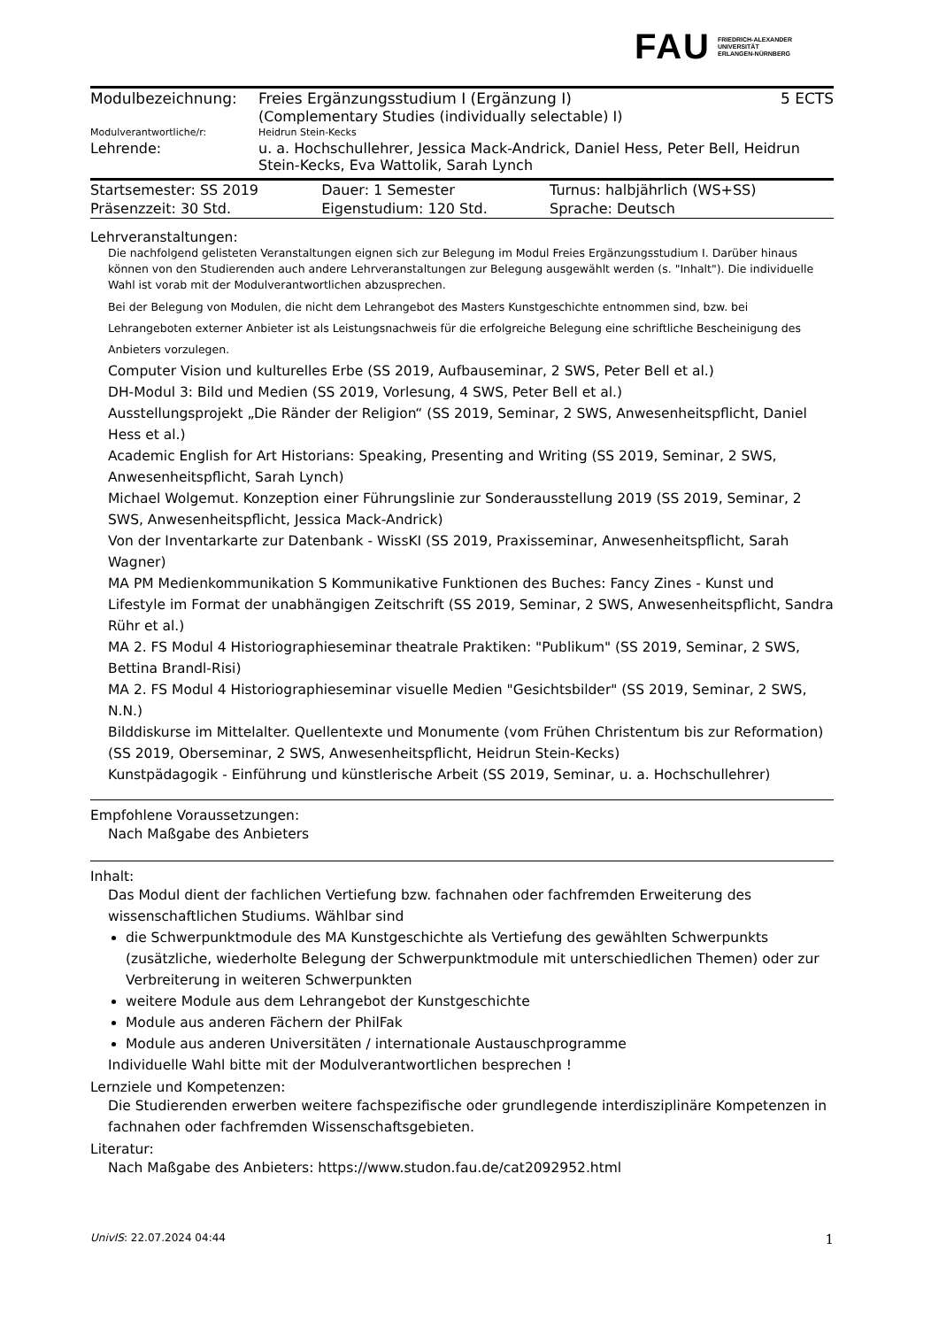FAU FRIEDRICH-ALEXANDER
UNIVERSITÄT
ERLANGEN-NÜRNBERG
| Modulbezeichnung: | Freies Ergänzungsstudium I (Ergänzung I) (Complementary Studies (individually selectable) I) | 5 ECTS |
| Modulverantwortliche/r: | Heidrun Stein-Kecks | |
| Lehrende: | u. a. Hochschullehrer, Jessica Mack-Andrick, Daniel Hess, Peter Bell, Heidrun Stein-Kecks, Eva Wattolik, Sarah Lynch | |
| Startsemester: SS 2019 | Dauer: 1 Semester | Turnus: halbjährlich (WS+SS) |
| Präsenzzeit: 30 Std. | Eigenstudium: 120 Std. | Sprache: Deutsch |
Lehrveranstaltungen:
Die nachfolgend gelisteten Veranstaltungen eignen sich zur Belegung im Modul Freies Ergänzungsstudium I. Darüber hinaus können von den Studierenden auch andere Lehrveranstaltungen zur Belegung ausgewählt werden (s. "Inhalt"). Die individuelle Wahl ist vorab mit der Modulverantwortlichen abzusprechen.
Bei der Belegung von Modulen, die nicht dem Lehrangebot des Masters Kunstgeschichte entnommen sind, bzw. bei Lehrangeboten externer Anbieter ist als Leistungsnachweis für die erfolgreiche Belegung eine schriftliche Bescheinigung des Anbieters vorzulegen.
Computer Vision und kulturelles Erbe (SS 2019, Aufbauseminar, 2 SWS, Peter Bell et al.)
DH-Modul 3: Bild und Medien (SS 2019, Vorlesung, 4 SWS, Peter Bell et al.)
Ausstellungsprojekt „Die Ränder der Religion“ (SS 2019, Seminar, 2 SWS, Anwesenheitspflicht, Daniel Hess et al.)
Academic English for Art Historians: Speaking, Presenting and Writing (SS 2019, Seminar, 2 SWS, Anwesenheitspflicht, Sarah Lynch)
Michael Wolgemut. Konzeption einer Führungslinie zur Sonderausstellung 2019 (SS 2019, Seminar, 2 SWS, Anwesenheitspflicht, Jessica Mack-Andrick)
Von der Inventarkarte zur Datenbank - WissKI (SS 2019, Praxisseminar, Anwesenheitspflicht, Sarah Wagner)
MA PM Medienkommunikation S Kommunikative Funktionen des Buches: Fancy Zines - Kunst und Lifestyle im Format der unabhängigen Zeitschrift (SS 2019, Seminar, 2 SWS, Anwesenheitspflicht, Sandra Rühr et al.)
MA 2. FS Modul 4 Historiographieseminar theatrale Praktiken: "Publikum" (SS 2019, Seminar, 2 SWS, Bettina Brandl-Risi)
MA 2. FS Modul 4 Historiographieseminar visuelle Medien "Gesichtsbilder" (SS 2019, Seminar, 2 SWS, N.N.)
Bilddiskurse im Mittelalter. Quellentexte und Monumente (vom Frühen Christentum bis zur Reformation) (SS 2019, Oberseminar, 2 SWS, Anwesenheitspflicht, Heidrun Stein-Kecks)
Kunstpädagogik - Einführung und künstlerische Arbeit (SS 2019, Seminar, u. a. Hochschullehrer)
Empfohlene Voraussetzungen:
Nach Maßgabe des Anbieters
Inhalt:
Das Modul dient der fachlichen Vertiefung bzw. fachnahen oder fachfremden Erweiterung des wissenschaftlichen Studiums. Wählbar sind
die Schwerpunktmodule des MA Kunstgeschichte als Vertiefung des gewählten Schwerpunkts (zusätzliche, wiederholte Belegung der Schwerpunktmodule mit unterschiedlichen Themen) oder zur Verbreiterung in weiteren Schwerpunkten
weitere Module aus dem Lehrangebot der Kunstgeschichte
Module aus anderen Fächern der PhilFak
Module aus anderen Universitäten / internationale Austauschprogramme
Individuelle Wahl bitte mit der Modulverantwortlichen besprechen !
Lernziele und Kompetenzen:
Die Studierenden erwerben weitere fachspezifische oder grundlegende interdisziplinäre Kompetenzen in fachnahen oder fachfremden Wissenschaftsgebieten.
Literatur:
Nach Maßgabe des Anbieters: https://www.studon.fau.de/cat2092952.html
UnivIS: 22.07.2024 04:44 1